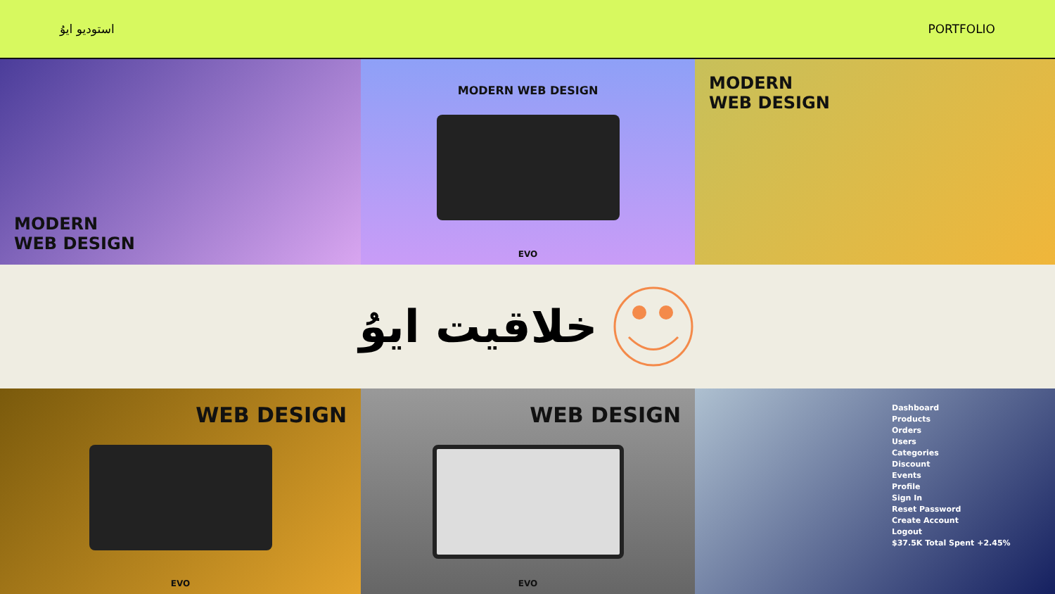استودیو ایوُ PORTFOLIO
MODERN
WEB DESIGN
MODERN WEB DESIGN
EVO
MODERN
WEB DESIGN
خلاقیت ایوُ
WEB DESIGN
EVO
WEB DESIGN
EVO
Dashboard
Products
Orders
Users
Categories
Discount
Events
Profile
Sign In
Reset Password
Create Account
Logout
$37.5K Total Spent +2.45%